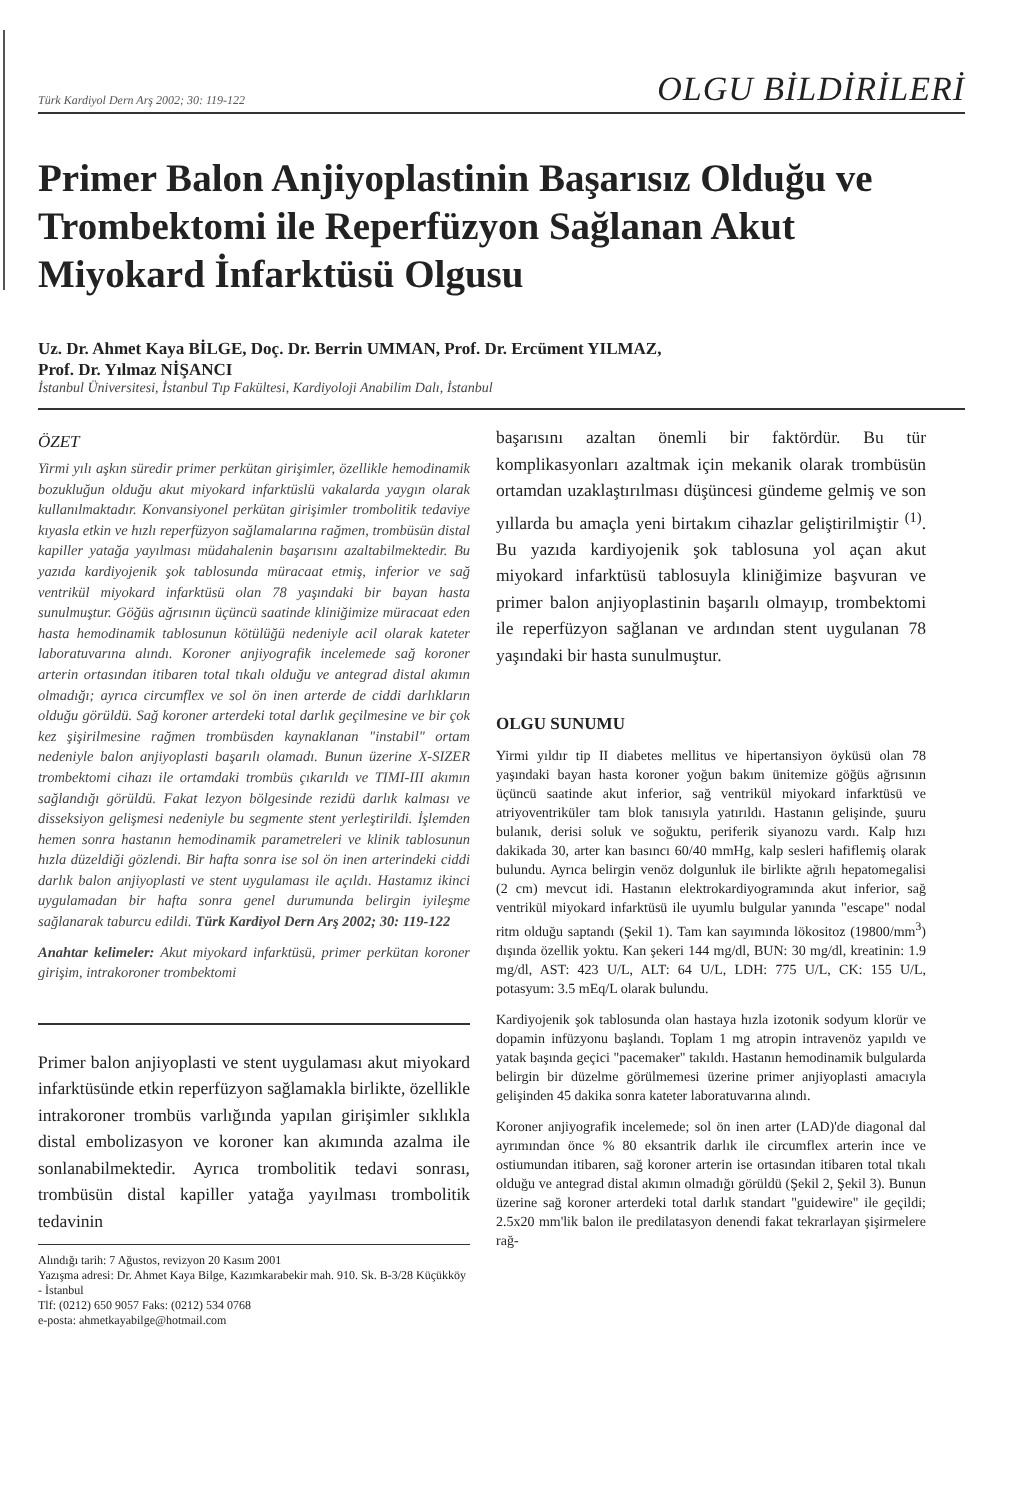Türk Kardiyol Dern Arş 2002; 30: 119-122 OLGU BİLDİRİLERİ
Primer Balon Anjiyoplastinin Başarısız Olduğu ve Trombektomi ile Reperfüzyon Sağlanan Akut Miyokard İnfarktüsü Olgusu
Uz. Dr. Ahmet Kaya BİLGE, Doç. Dr. Berrin UMMAN, Prof. Dr. Ercüment YILMAZ,
Prof. Dr. Yılmaz NİŞANCI
İstanbul Üniversitesi, İstanbul Tıp Fakültesi, Kardiyoloji Anabilim Dalı, İstanbul
ÖZET
Yirmi yılı aşkın süredir primer perkütan girişimler, özellikle hemodinamik bozukluğun olduğu akut miyokard infarktüslü vakalarda yaygın olarak kullanılmaktadır. Konvansiyonel perkütan girişimler trombolitik tedaviye kıyasla etkin ve hızlı reperfüzyon sağlamalarına rağmen, trombüsün distal kapiller yatağa yayılması müdahalenin başarısını azaltabilmektedir. Bu yazıda kardiyojenik şok tablosunda müracaat etmiş, inferior ve sağ ventrikül miyokard infarktüsü olan 78 yaşındaki bir bayan hasta sunulmuştur. Göğüs ağrısının üçüncü saatinde kliniğimize müracaat eden hasta hemodinamik tablosunun kötülüğü nedeniyle acil olarak kateter laboratuvarına alındı. Koroner anjiyografik incelemede sağ koroner arterin ortasından itibaren total tıkalı olduğu ve antegrad distal akımın olmadığı; ayrıca circumflex ve sol ön inen arterde de ciddi darlıkların olduğu görüldü. Sağ koroner arterdeki total darlık geçilmesine ve bir çok kez şişirilmesine rağmen trombüsden kaynaklanan "instabil" ortam nedeniyle balon anjiyoplasti başarılı olamadı. Bunun üzerine X-SIZER trombektomi cihazı ile ortamdaki trombüs çıkarıldı ve TIMI-III akımın sağlandığı görüldü. Fakat lezyon bölgesinde rezidü darlık kalması ve disseksiyon gelişmesi nedeniyle bu segmente stent yerleştirildi. İşlemden hemen sonra hastanın hemodinamik parametreleri ve klinik tablosunun hızla düzeldiği gözlendi. Bir hafta sonra ise sol ön inen arterindeki ciddi darlık balon anjiyoplasti ve stent uygulaması ile açıldı. Hastamız ikinci uygulamadan bir hafta sonra genel durumunda belirgin iyileşme sağlanarak taburcu edildi. Türk Kardiyol Dern Arş 2002; 30: 119-122
Anahtar kelimeler: Akut miyokard infarktüsü, primer perkütan koroner girişim, intrakoroner trombektomi
Primer balon anjiyoplasti ve stent uygulaması akut miyokard infarktüsünde etkin reperfüzyon sağlamakla birlikte, özellikle intrakoroner trombüs varlığında yapılan girişimler sıklıkla distal embolizasyon ve koroner kan akımında azalma ile sonlanabilmektedir. Ayrıca trombolitik tedavi sonrası, trombüsün distal kapiller yatağa yayılması trombolitik tedavinin
Alındığı tarih: 7 Ağustos, revizyon 20 Kasım 2001
Yazışma adresi: Dr. Ahmet Kaya Bilge, Kazımkarabekir mah. 910. Sk. B-3/28 Küçükköy - İstanbul
Tlf: (0212) 650 9057 Faks: (0212) 534 0768
e-posta: ahmetkayabilge@hotmail.com
başarısını azaltan önemli bir faktördür. Bu tür komplikasyonları azaltmak için mekanik olarak trombüsün ortamdan uzaklaştırılması düşüncesi gündeme gelmiş ve son yıllarda bu amaçla yeni birtakım cihazlar geliştirilmiştir <sup>(1)</sup>. Bu yazıda kardiyojenik şok tablosuna yol açan akut miyokard infarktüsü tablosuyla kliniğimize başvuran ve primer balon anjiyoplastinin başarılı olmayıp, trombektomi ile reperfüzyon sağlanan ve ardından stent uygulanan 78 yaşındaki bir hasta sunulmuştur.
OLGU SUNUMU
Yirmi yıldır tip II diabetes mellitus ve hipertansiyon öyküsü olan 78 yaşındaki bayan hasta koroner yoğun bakım ünitemize göğüs ağrısının üçüncü saatinde akut inferior, sağ ventrikül miyokard infarktüsü ve atriyoventriküler tam blok tanısıyla yatırıldı. Hastanın gelişinde, şuuru bulanık, derisi soluk ve soğuktu, periferik siyanozu vardı. Kalp hızı dakikada 30, arter kan basıncı 60/40 mmHg, kalp sesleri hafiflemiş olarak bulundu. Ayrıca belirgin venöz dolgunluk ile birlikte ağrılı hepatomegalisi (2 cm) mevcut idi. Hastanın elektrokardiyogramında akut inferior, sağ ventrikül miyokard infarktüsü ile uyumlu bulgular yanında "escape" nodal ritm olduğu saptandı (Şekil 1). Tam kan sayımında lökositoz (19800/mm<sup>3</sup>) dışında özellik yoktu. Kan şekeri 144 mg/dl, BUN: 30 mg/dl, kreatinin: 1.9 mg/dl, AST: 423 U/L, ALT: 64 U/L, LDH: 775 U/L, CK: 155 U/L, potasyum: 3.5 mEq/L olarak bulundu.
Kardiyojenik şok tablosunda olan hastaya hızla izotonik sodyum klorür ve dopamin infüzyonu başlandı. Toplam 1 mg atropin intravenöz yapıldı ve yatak başında geçici "pacemaker" takıldı. Hastanın hemodinamik bulgularda belirgin bir düzelme görülmemesi üzerine primer anjiyoplasti amacıyla gelişinden 45 dakika sonra kateter laboratuvarına alındı.
Koroner anjiyografik incelemede; sol ön inen arter (LAD)'de diagonal dal ayrımından önce % 80 eksantrik darlık ile circumflex arterin ince ve ostiumundan itibaren, sağ koroner arterin ise ortasından itibaren total tıkalı olduğu ve antegrad distal akımın olmadığı görüldü (Şekil 2, Şekil 3). Bunun üzerine sağ koroner arterdeki total darlık standart "guidewire" ile geçildi; 2.5x20 mm'lik balon ile predilatasyon denendi fakat tekrarlayan şişirmelere rağ-